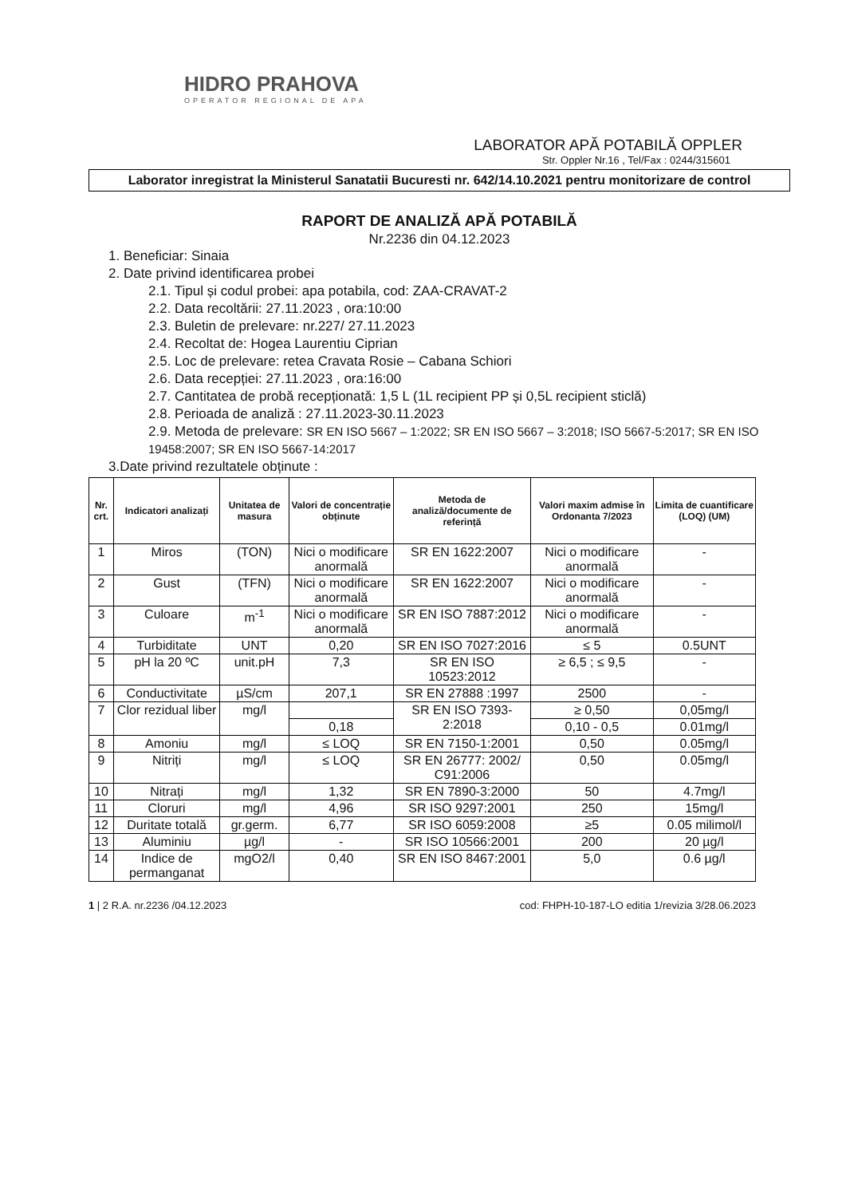HIDRO PRAHOVA
OPERATOR REGIONAL DE APA
LABORATOR APĂ POTABILĂ OPPLER
Str. Oppler Nr.16 , Tel/Fax : 0244/315601
Laborator inregistrat la Ministerul Sanatatii Bucuresti nr. 642/14.10.2021 pentru monitorizare de control
RAPORT DE ANALIZĂ APĂ POTABILĂ
Nr.2236 din 04.12.2023
1. Beneficiar: Sinaia
2. Date privind identificarea probei
2.1. Tipul și codul probei: apa potabila, cod: ZAA-CRAVAT-2
2.2. Data recoltării: 27.11.2023 , ora:10:00
2.3. Buletin de prelevare: nr.227/ 27.11.2023
2.4. Recoltat de: Hogea Laurentiu Ciprian
2.5. Loc de prelevare: retea Cravata Rosie – Cabana Schiori
2.6. Data recepției: 27.11.2023 , ora:16:00
2.7. Cantitatea de probă recepționată: 1,5 L (1L recipient PP și 0,5L recipient sticlă)
2.8. Perioada de analiză : 27.11.2023-30.11.2023
2.9. Metoda de prelevare: SR EN ISO 5667 – 1:2022; SR EN ISO 5667 – 3:2018; ISO 5667-5:2017; SR EN ISO 19458:2007; SR EN ISO 5667-14:2017
3.Date privind rezultatele obținute :
| Nr. crt. | Indicatori analizați | Unitatea de masura | Valori de concentrație obținute | Metoda de analiză/documente de referință | Valori maxim admise în Ordonanta 7/2023 | Limita de cuantificare (LOQ) (UM) |
| --- | --- | --- | --- | --- | --- | --- |
| 1 | Miros | (TON) | Nici o modificare anormală | SR EN 1622:2007 | Nici o modificare anormală | - |
| 2 | Gust | (TFN) | Nici o modificare anormală | SR EN 1622:2007 | Nici o modificare anormală | - |
| 3 | Culoare | m<sup>-1</sup> | Nici o modificare anormală | SR EN ISO 7887:2012 | Nici o modificare anormală | - |
| 4 | Turbiditate | UNT | 0,20 | SR EN ISO 7027:2016 | ≤ 5 | 0.5UNT |
| 5 | pH la 20 ºC | unit.pH | 7,3 | SR EN ISO 10523:2012 | ≥ 6,5 ; ≤ 9,5 | - |
| 6 | Conductivitate | µS/cm | 207,1 | SR EN 27888 :1997 | 2500 | - |
| 7 | Clor rezidual liber | mg/l | | SR EN ISO 7393-2:2018 | ≥ 0,50 | 0,05mg/l |
| | | | 0,18 | | 0,10 - 0,5 | 0.01mg/l |
| 8 | Amoniu | mg/l | ≤ LOQ | SR EN 7150-1:2001 | 0,50 | 0.05mg/l |
| 9 | Nitriți | mg/l | ≤ LOQ | SR EN 26777: 2002/ C91:2006 | 0,50 | 0.05mg/l |
| 10 | Nitrați | mg/l | 1,32 | SR EN 7890-3:2000 | 50 | 4.7mg/l |
| 11 | Cloruri | mg/l | 4,96 | SR ISO 9297:2001 | 250 | 15mg/l |
| 12 | Duritate totală | gr.germ. | 6,77 | SR ISO 6059:2008 | ≥5 | 0.05 milimol/l |
| 13 | Aluminiu | µg/l | - | SR ISO 10566:2001 | 200 | 20 µg/l |
| 14 | Indice de permanganat | mgO2/l | 0,40 | SR EN ISO 8467:2001 | 5,0 | 0.6 µg/l |
1 | 2 R.A. nr.2236 /04.12.2023 cod: FHPH-10-187-LO editia 1/revizia 3/28.06.2023